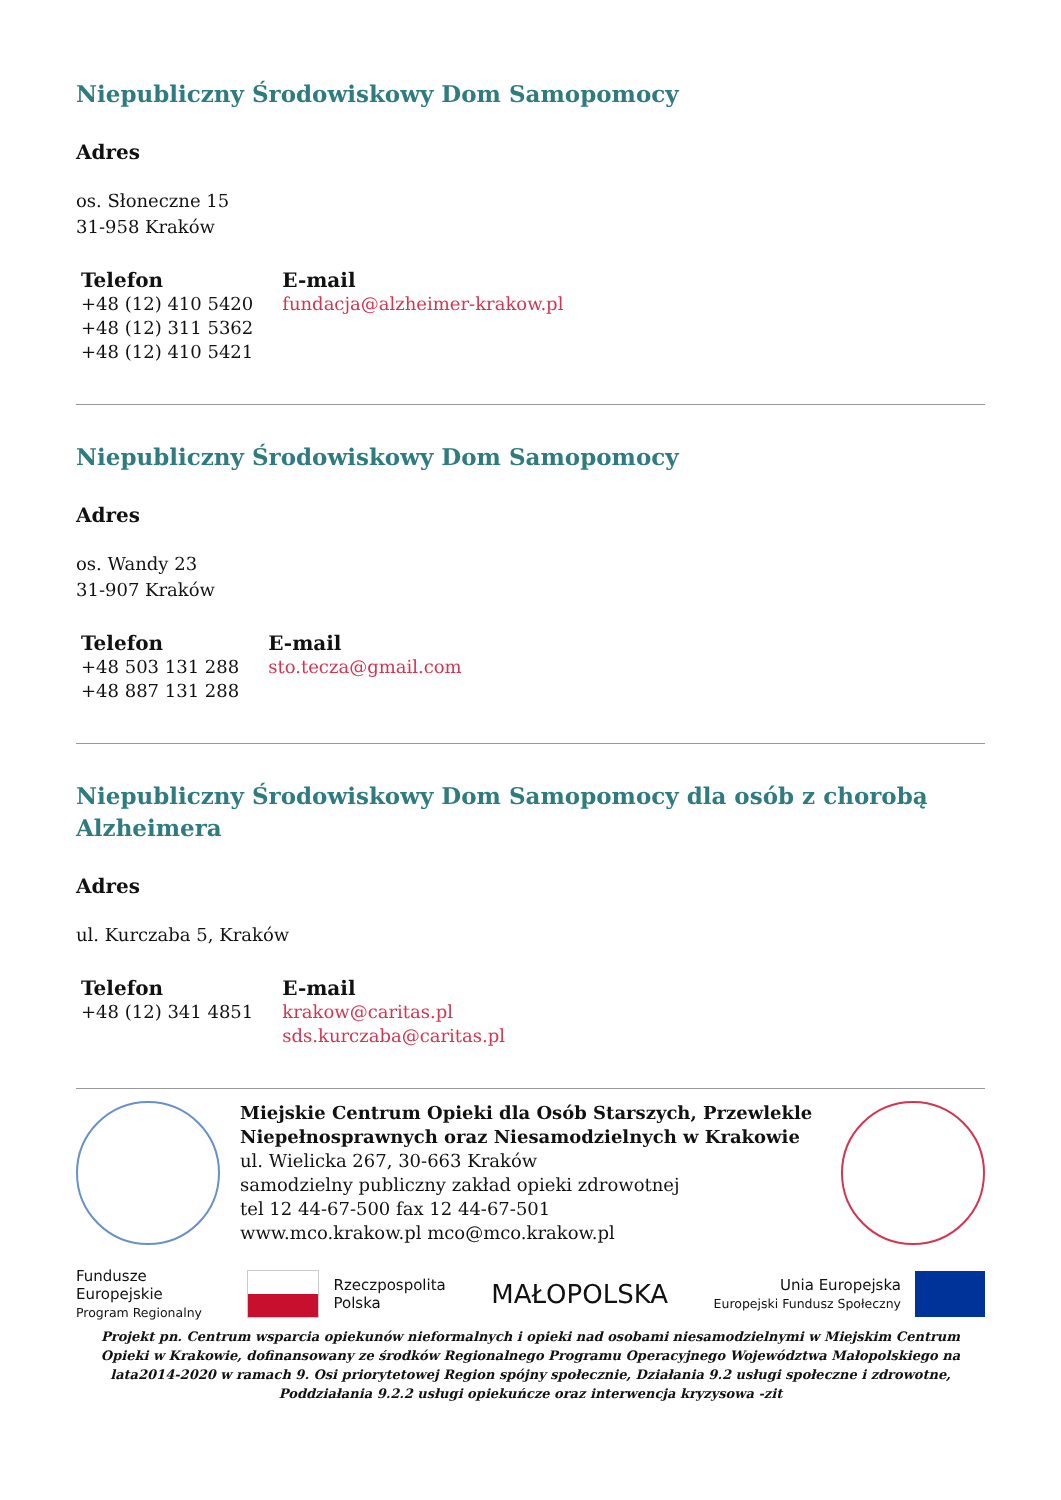Niepubliczny Środowiskowy Dom Samopomocy
Adres
os. Słoneczne 15
31-958 Kraków
| Telefon | E-mail |
| --- | --- |
| +48 (12) 410 5420 +48 (12) 311 5362 +48 (12) 410 5421 | fundacja@alzheimer-krakow.pl |
Niepubliczny Środowiskowy Dom Samopomocy
Adres
os. Wandy 23
31-907 Kraków
| Telefon | E-mail |
| --- | --- |
| +48 503 131 288 +48 887 131 288 | sto.tecza@gmail.com |
Niepubliczny Środowiskowy Dom Samopomocy dla osób z chorobą Alzheimera
Adres
ul. Kurczaba 5, Kraków
| Telefon | E-mail |
| --- | --- |
| +48 (12) 341 4851 | krakow@caritas.pl sds.kurczaba@caritas.pl |
Miejskie Centrum Opieki dla Osób Starszych, Przewlekle Niepełnosprawnych oraz Niesamodzielnych w Krakowie
ul. Wielicka 267, 30-663 Kraków
samodzielny publiczny zakład opieki zdrowotnej
tel 12 44-67-500 fax 12 44-67-501
www.mco.krakow.pl mco@mco.krakow.pl
Fundusze
Europejskie
Program Regionalny
Rzeczpospolita
Polska
MAŁOPOLSKA
Unia Europejska
Europejski Fundusz Społeczny
Projekt pn. Centrum wsparcia opiekunów nieformalnych i opieki nad osobami niesamodzielnymi w Miejskim Centrum Opieki w Krakowie, dofinansowany ze środków Regionalnego Programu Operacyjnego Województwa Małopolskiego na lata2014-2020 w ramach 9. Osi priorytetowej Region spójny społecznie, Działania 9.2 usługi społeczne i zdrowotne, Poddziałania 9.2.2 usługi opiekuńcze oraz interwencja kryzysowa -zit